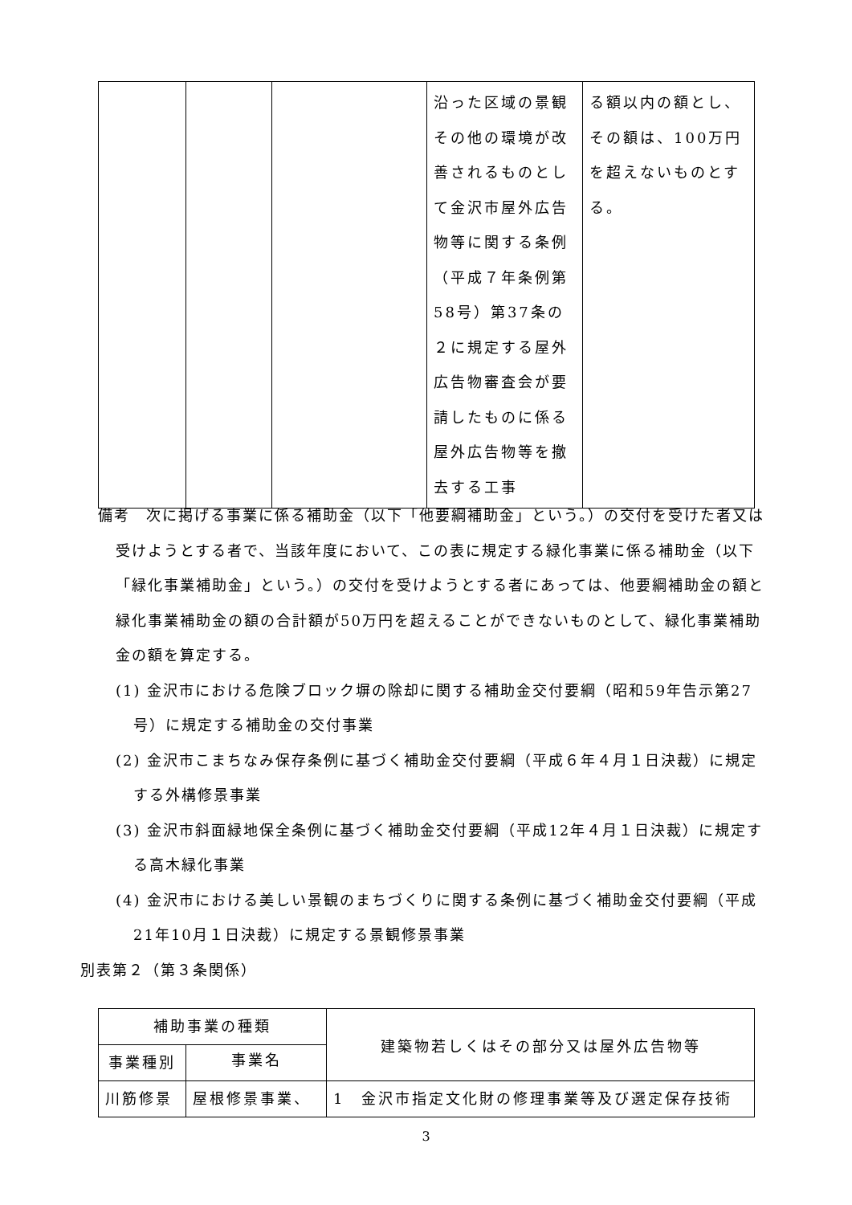| | | | 沿った区域の景観その他の環境が改善されるものとして金沢市屋外広告物等に関する条例（平成７年条例第58号）第37条の２に規定する屋外広告物審査会が要請したものに係る屋外広告物等を撤去する工事 | る額以内の額とし、その額は、100万円を超えないものとする。 |
備考　次に掲げる事業に係る補助金（以下「他要綱補助金」という。）の交付を受けた者又は受けようとする者で、当該年度において、この表に規定する緑化事業に係る補助金（以下「緑化事業補助金」という。）の交付を受けようとする者にあっては、他要綱補助金の額と緑化事業補助金の額の合計額が50万円を超えることができないものとして、緑化事業補助金の額を算定する。
(1) 金沢市における危険ブロック塀の除却に関する補助金交付要綱（昭和59年告示第27号）に規定する補助金の交付事業
(2) 金沢市こまちなみ保存条例に基づく補助金交付要綱（平成６年４月１日決裁）に規定する外構修景事業
(3) 金沢市斜面緑地保全条例に基づく補助金交付要綱（平成12年４月１日決裁）に規定する高木緑化事業
(4) 金沢市における美しい景観のまちづくりに関する条例に基づく補助金交付要綱（平成21年10月１日決裁）に規定する景観修景事業
別表第２（第３条関係）
| 補助事業の種類 | | 建築物若しくはその部分又は屋外広告物等 |
| --- | --- | --- |
| 事業種別 | 事業名 | |
| 川筋修景 | 屋根修景事業、 | 1 金沢市指定文化財の修理事業等及び選定保存技術 |
3